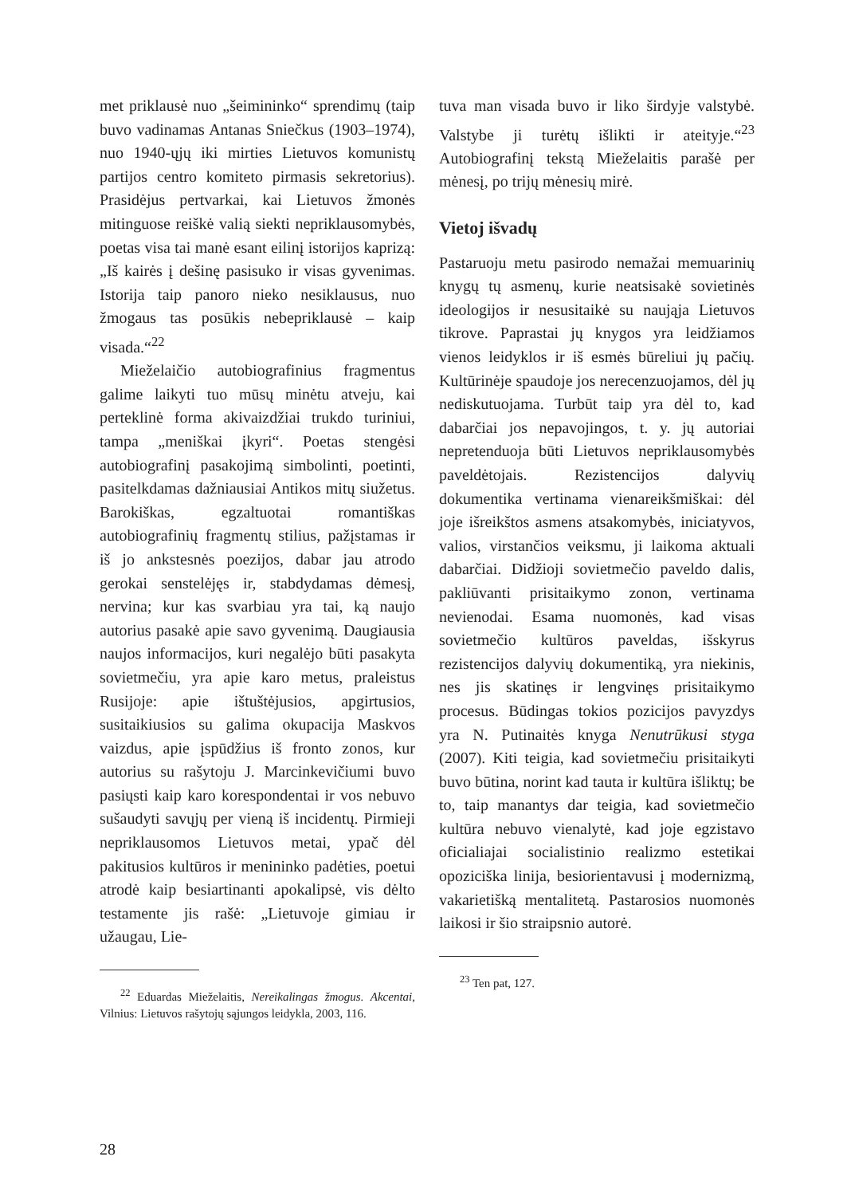met priklausė nuo „šeimininko“ sprendimų (taip buvo vadinamas Antanas Sniečkus (1903–1974), nuo 1940-ųjų iki mirties Lietuvos komunistų partijos centro komiteto pirmasis sekretorius). Prasidėjus pertvarkai, kai Lietuvos žmonės mitinguose reiškė valią siekti nepriklausomybės, poetas visa tai manė esant eilinį istorijos kaprizą: „Iš kairės į dešinę pasisuko ir visas gyvenimas. Istorija taip panoro nieko nesiklausus, nuo žmogaus tas posūkis nebepriklausė – kaip visada.“<sup>22</sup>
Mieželaičio autobiografinius fragmentus galime laikyti tuo mūsų minėtu atveju, kai perteklinė forma akivaizdžiai trukdo turiniui, tampa „meniškai įkyri“. Poetas stengėsi autobiografinį pasakojimą simbolinti, poetinti, pasitelkdamas dažniausiai Antikos mitų siužetus. Barokiškas, egzaltuotai romantiškas autobiografinių fragmentų stilius, pažįstamas ir iš jo ankstesnės poezijos, dabar jau atrodo gerokai senstelėjęs ir, stabdydamas dėmesį, nervina; kur kas svarbiau yra tai, ką naujo autorius pasakė apie savo gyvenimą. Daugiausia naujos informacijos, kuri negalėjo būti pasakyta sovietmečiu, yra apie karo metus, praleistus Rusijoje: apie ištuštėjusios, apgirtusios, susitaikiusios su galima okupacija Maskvos vaizdus, apie įspūdžius iš fronto zonos, kur autorius su rašytoju J. Marcinkevičiumi buvo pasiųsti kaip karo korespondentai ir vos nebuvo sušaudyti savųjų per vieną iš incidentų. Pirmieji nepriklausomos Lietuvos metai, ypač dėl pakitusios kultūros ir menininko padėties, poetui atrodė kaip besiartinanti apokalipsė, vis dėlto testamente jis rašė: „Lietuvoje gimiau ir užaugau, Lie-
<sup>22</sup> Eduardas Mieželaitis, Nereikalingas žmogus. Akcentai, Vilnius: Lietuvos rašytojų sąjungos leidykla, 2003, 116.
tuva man visada buvo ir liko širdyje valstybė. Valstybe ji turėtų išlikti ir ateityje.“<sup>23</sup> Autobiografinį tekstą Mieželaitis parašė per mėnesį, po trijų mėnesių mirė.
Vietoj išvadų
Pastaruoju metu pasirodo nemažai memuarinių knygų tų asmenų, kurie neatsisakė sovietinės ideologijos ir nesusitaikė su naująja Lietuvos tikrove. Paprastai jų knygos yra leidžiamos vienos leidyklos ir iš esmės būreliui jų pačių. Kultūrinėje spaudoje jos nerecenzuojamos, dėl jų nediskutuojama. Turbūt taip yra dėl to, kad dabarčiai jos nepavojingos, t. y. jų autoriai nepretenduoja būti Lietuvos nepriklausomybės paveldėtojais. Rezistencijos dalyvių dokumentika vertinama vienareikšmiškai: dėl joje išreikštos asmens atsakomybės, iniciatyvos, valios, virstančios veiksmu, ji laikoma aktuali dabarčiai. Didžioji sovietmečio paveldo dalis, pakliūvanti prisitaikymo zonon, vertinama nevienodai. Esama nuomonės, kad visas sovietmečio kultūros paveldas, išskyrus rezistencijos dalyvių dokumentiką, yra niekinis, nes jis skatinęs ir lengvinęs prisitaikymo procesus. Būdingas tokios pozicijos pavyzdys yra N. Putinaitės knyga Nenutrūkusi styga (2007). Kiti teigia, kad sovietmečiu prisitaikyti buvo būtina, norint kad tauta ir kultūra išliktų; be to, taip manantys dar teigia, kad sovietmečio kultūra nebuvo vienalytė, kad joje egzistavo oficialiajai socialistinio realizmo estetikai opoziciška linija, besiorientavusi į modernizmą, vakarietišką mentalitetą. Pastarosios nuomonės laikosi ir šio straipsnio autorė.
<sup>23</sup> Ten pat, 127.
28